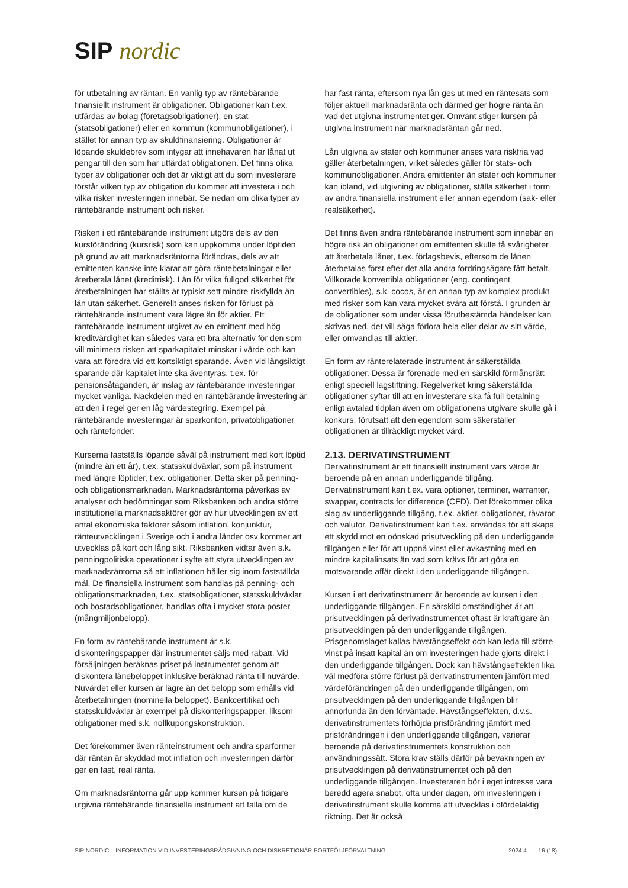SIP nordic
för utbetalning av räntan. En vanlig typ av räntebärande finansiellt instrument är obligationer. Obligationer kan t.ex. utfärdas av bolag (företagsobligationer), en stat (statsobligationer) eller en kommun (kommunobligationer), i stället för annan typ av skuldfinansiering. Obligationer är löpande skuldebrev som intygar att innehavaren har lånat ut pengar till den som har utfärdat obligationen. Det finns olika typer av obligationer och det är viktigt att du som investerare förstår vilken typ av obligation du kommer att investera i och vilka risker investeringen innebär. Se nedan om olika typer av räntebärande instrument och risker.
Risken i ett räntebärande instrument utgörs dels av den kursförändring (kursrisk) som kan uppkomma under löptiden på grund av att marknadsräntorna förändras, dels av att emittenten kanske inte klarar att göra räntebetalningar eller återbetala lånet (kreditrisk). Lån för vilka fullgod säkerhet för återbetalningen har ställts är typiskt sett mindre riskfyllda än lån utan säkerhet. Generellt anses risken för förlust på räntebärande instrument vara lägre än för aktier. Ett räntebärande instrument utgivet av en emittent med hög kreditvärdighet kan således vara ett bra alternativ för den som vill minimera risken att sparkapitalet minskar i värde och kan vara att föredra vid ett kortsiktigt sparande. Även vid långsiktigt sparande där kapitalet inte ska äventyras, t.ex. för pensionsåtaganden, är inslag av räntebärande investeringar mycket vanliga. Nackdelen med en räntebärande investering är att den i regel ger en låg värdestegring. Exempel på räntebärande investeringar är sparkonton, privatobligationer och räntefonder.
Kurserna fastställs löpande såväl på instrument med kort löptid (mindre än ett år), t.ex. statsskuldväxlar, som på instrument med längre löptider, t.ex. obligationer. Detta sker på penning- och obligationsmarknaden. Marknadsräntorna påverkas av analyser och bedömningar som Riksbanken och andra större institutionella marknadsaktörer gör av hur utvecklingen av ett antal ekonomiska faktorer såsom inflation, konjunktur, ränteutvecklingen i Sverige och i andra länder osv kommer att utvecklas på kort och lång sikt. Riksbanken vidtar även s.k. penningpolitiska operationer i syfte att styra utvecklingen av marknadsräntorna så att inflationen håller sig inom fastställda mål. De finansiella instrument som handlas på penning- och obligationsmarknaden, t.ex. statsobligationer, statsskuldväxlar och bostadsobligationer, handlas ofta i mycket stora poster (mångmiljonbelopp).
En form av räntebärande instrument är s.k. diskonteringspapper där instrumentet säljs med rabatt. Vid försäljningen beräknas priset på instrumentet genom att diskontera lånebeloppet inklusive beräknad ränta till nuvärde. Nuvärdet eller kursen är lägre än det belopp som erhålls vid återbetalningen (nominella beloppet). Bankcertifikat och statsskuldväxlar är exempel på diskonteringspapper, liksom obligationer med s.k. nollkupongskonstruktion.
Det förekommer även ränteinstrument och andra sparformer där räntan är skyddad mot inflation och investeringen därför ger en fast, real ränta.
Om marknadsräntorna går upp kommer kursen på tidigare utgivna räntebärande finansiella instrument att falla om de
har fast ränta, eftersom nya lån ges ut med en räntesats som följer aktuell marknadsränta och därmed ger högre ränta än vad det utgivna instrumentet ger. Omvänt stiger kursen på utgivna instrument när marknadsräntan går ned.
Lån utgivna av stater och kommuner anses vara riskfria vad gäller återbetalningen, vilket således gäller för stats- och kommunobligationer. Andra emittenter än stater och kommuner kan ibland, vid utgivning av obligationer, ställa säkerhet i form av andra finansiella instrument eller annan egendom (sak- eller realsäkerhet).
Det finns även andra räntebärande instrument som innebär en högre risk än obligationer om emittenten skulle få svårigheter att återbetala lånet, t.ex. förlagsbevis, eftersom de lånen återbetalas först efter det alla andra fordringsägare fått betalt. Villkorade konvertibla obligationer (eng. contingent convertibles), s.k. cocos, är en annan typ av komplex produkt med risker som kan vara mycket svåra att förstå. I grunden är de obligationer som under vissa förutbestämda händelser kan skrivas ned, det vill säga förlora hela eller delar av sitt värde, eller omvandlas till aktier.
En form av ränterelaterade instrument är säkerställda obligationer. Dessa är förenade med en särskild förmånsrätt enligt speciell lagstiftning. Regelverket kring säkerställda obligationer syftar till att en investerare ska få full betalning enligt avtalad tidplan även om obligationens utgivare skulle gå i konkurs, förutsatt att den egendom som säkerställer obligationen är tillräckligt mycket värd.
2.13. DERIVATINSTRUMENT
Derivatinstrument är ett finansiellt instrument vars värde är beroende på en annan underliggande tillgång. Derivatinstrument kan t.ex. vara optioner, terminer, warranter, swappar, contracts for difference (CFD). Det förekommer olika slag av underliggande tillgång, t.ex. aktier, obligationer, råvaror och valutor. Derivatinstrument kan t.ex. användas för att skapa ett skydd mot en oönskad prisutveckling på den underliggande tillgången eller för att uppnå vinst eller avkastning med en mindre kapitalinsats än vad som krävs för att göra en motsvarande affär direkt i den underliggande tillgången.
Kursen i ett derivatinstrument är beroende av kursen i den underliggande tillgången. En särskild omständighet är att prisutvecklingen på derivatinstrumentet oftast är kraftigare än prisutvecklingen på den underliggande tillgången. Prisgenomslaget kallas hävstångseffekt och kan leda till större vinst på insatt kapital än om investeringen hade gjorts direkt i den underliggande tillgången. Dock kan hävstångseffekten lika väl medföra större förlust på derivatinstrumenten jämfört med värdeförändringen på den underliggande tillgången, om prisutvecklingen på den underliggande tillgången blir annorlunda än den förväntade. Hävstångseffekten, d.v.s. derivatinstrumentets förhöjda prisförändring jämfört med prisförändringen i den underliggande tillgången, varierar beroende på derivatinstrumentets konstruktion och användningssätt. Stora krav ställs därför på bevakningen av prisutvecklingen på derivatinstrumentet och på den underliggande tillgången. Investeraren bör i eget intresse vara beredd agera snabbt, ofta under dagen, om investeringen i derivatinstrument skulle komma att utvecklas i ofördelaktig riktning. Det är också
SIP NORDIC – INFORMATION VID INVESTERINGSRÅDGIVNING OCH DISKRETIONÄR PORTFÖLJFÖRVALTNING 2024:4 16 (18)